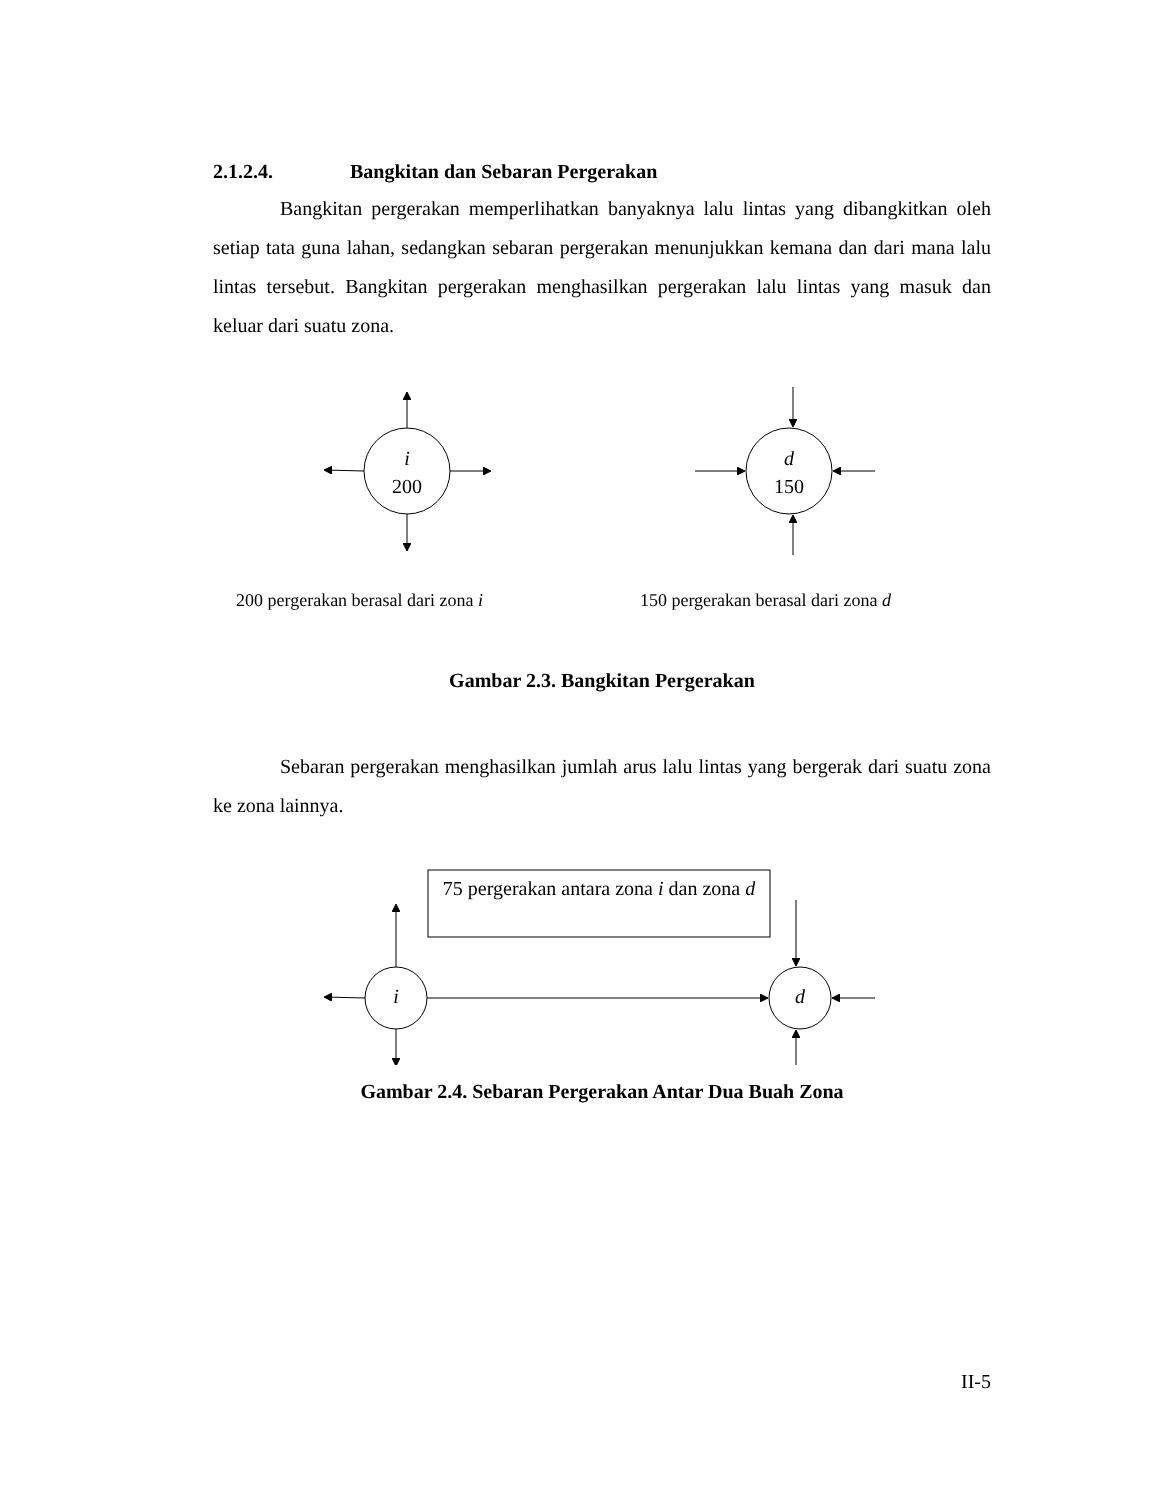2.1.2.4. Bangkitan dan Sebaran Pergerakan
Bangkitan pergerakan memperlihatkan banyaknya lalu lintas yang dibangkitkan oleh setiap tata guna lahan, sedangkan sebaran pergerakan menunjukkan kemana dan dari mana lalu lintas tersebut. Bangkitan pergerakan menghasilkan pergerakan lalu lintas yang masuk dan keluar dari suatu zona.
i
200
d
150
200 pergerakan berasal dari zona i 150 pergerakan berasal dari zona d
Gambar 2.3. Bangkitan Pergerakan
Sebaran pergerakan menghasilkan jumlah arus lalu lintas yang bergerak dari suatu zona ke zona lainnya.
75 pergerakan antara zona i dan zona d
i d
Gambar 2.4. Sebaran Pergerakan Antar Dua Buah Zona
II-5